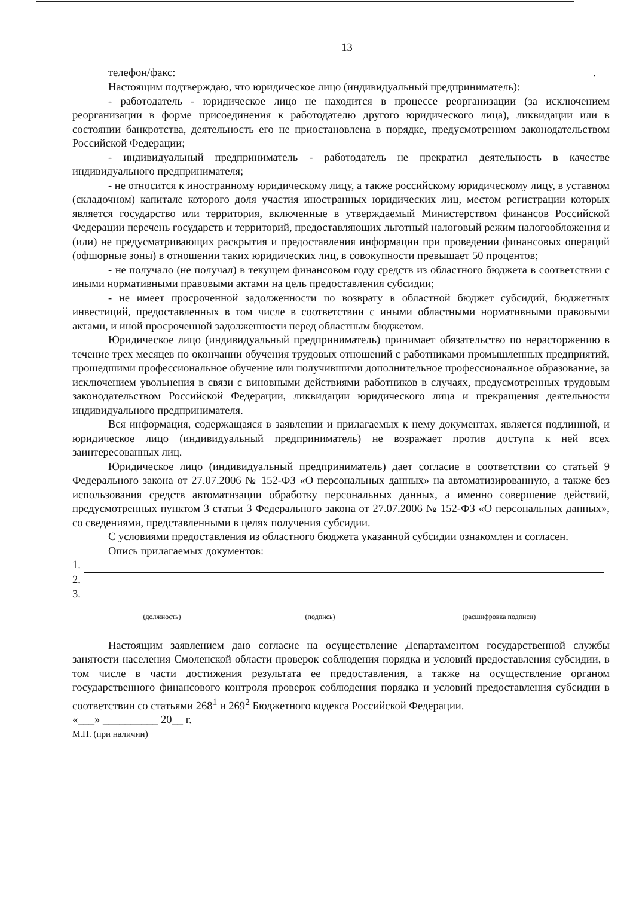13
телефон/факс: .
Настоящим подтверждаю, что юридическое лицо (индивидуальный предприниматель):
- работодатель - юридическое лицо не находится в процессе реорганизации (за исключением реорганизации в форме присоединения к работодателю другого юридического лица), ликвидации или в состоянии банкротства, деятельность его не приостановлена в порядке, предусмотренном законодательством Российской Федерации;
- индивидуальный предприниматель - работодатель не прекратил деятельность в качестве индивидуального предпринимателя;
- не относится к иностранному юридическому лицу, а также российскому юридическому лицу, в уставном (складочном) капитале которого доля участия иностранных юридических лиц, местом регистрации которых является государство или территория, включенные в утверждаемый Министерством финансов Российской Федерации перечень государств и территорий, предоставляющих льготный налоговый режим налогообложения и (или) не предусматривающих раскрытия и предоставления информации при проведении финансовых операций (офшорные зоны) в отношении таких юридических лиц, в совокупности превышает 50 процентов;
- не получало (не получал) в текущем финансовом году средств из областного бюджета в соответствии с иными нормативными правовыми актами на цель предоставления субсидии;
- не имеет просроченной задолженности по возврату в областной бюджет субсидий, бюджетных инвестиций, предоставленных в том числе в соответствии с иными областными нормативными правовыми актами, и иной просроченной задолженности перед областным бюджетом.
Юридическое лицо (индивидуальный предприниматель) принимает обязательство по нерасторжению в течение трех месяцев по окончании обучения трудовых отношений с работниками промышленных предприятий, прошедшими профессиональное обучение или получившими дополнительное профессиональное образование, за исключением увольнения в связи с виновными действиями работников в случаях, предусмотренных трудовым законодательством Российской Федерации, ликвидации юридического лица и прекращения деятельности индивидуального предпринимателя.
Вся информация, содержащаяся в заявлении и прилагаемых к нему документах, является подлинной, и юридическое лицо (индивидуальный предприниматель) не возражает против доступа к ней всех заинтересованных лиц.
Юридическое лицо (индивидуальный предприниматель) дает согласие в соответствии со статьей 9 Федерального закона от 27.07.2006 № 152-ФЗ «О персональных данных» на автоматизированную, а также без использования средств автоматизации обработку персональных данных, а именно совершение действий, предусмотренных пунктом 3 статьи 3 Федерального закона от 27.07.2006 № 152-ФЗ «О персональных данных», со сведениями, представленными в целях получения субсидии.
С условиями предоставления из областного бюджета указанной субсидии ознакомлен и согласен.
Опись прилагаемых документов:
1.
2.
3.
(должность) (подпись) (расшифровка подписи)
Настоящим заявлением даю согласие на осуществление Департаментом государственной службы занятости населения Смоленской области проверок соблюдения порядка и условий предоставления субсидии, в том числе в части достижения результата ее предоставления, а также на осуществление органом государственного финансового контроля проверок соблюдения порядка и условий предоставления субсидии в соответствии со статьями 268<sup>1</sup> и 269<sup>2</sup> Бюджетного кодекса Российской Федерации.
«___» __________ 20__ г.
М.П. (при наличии)